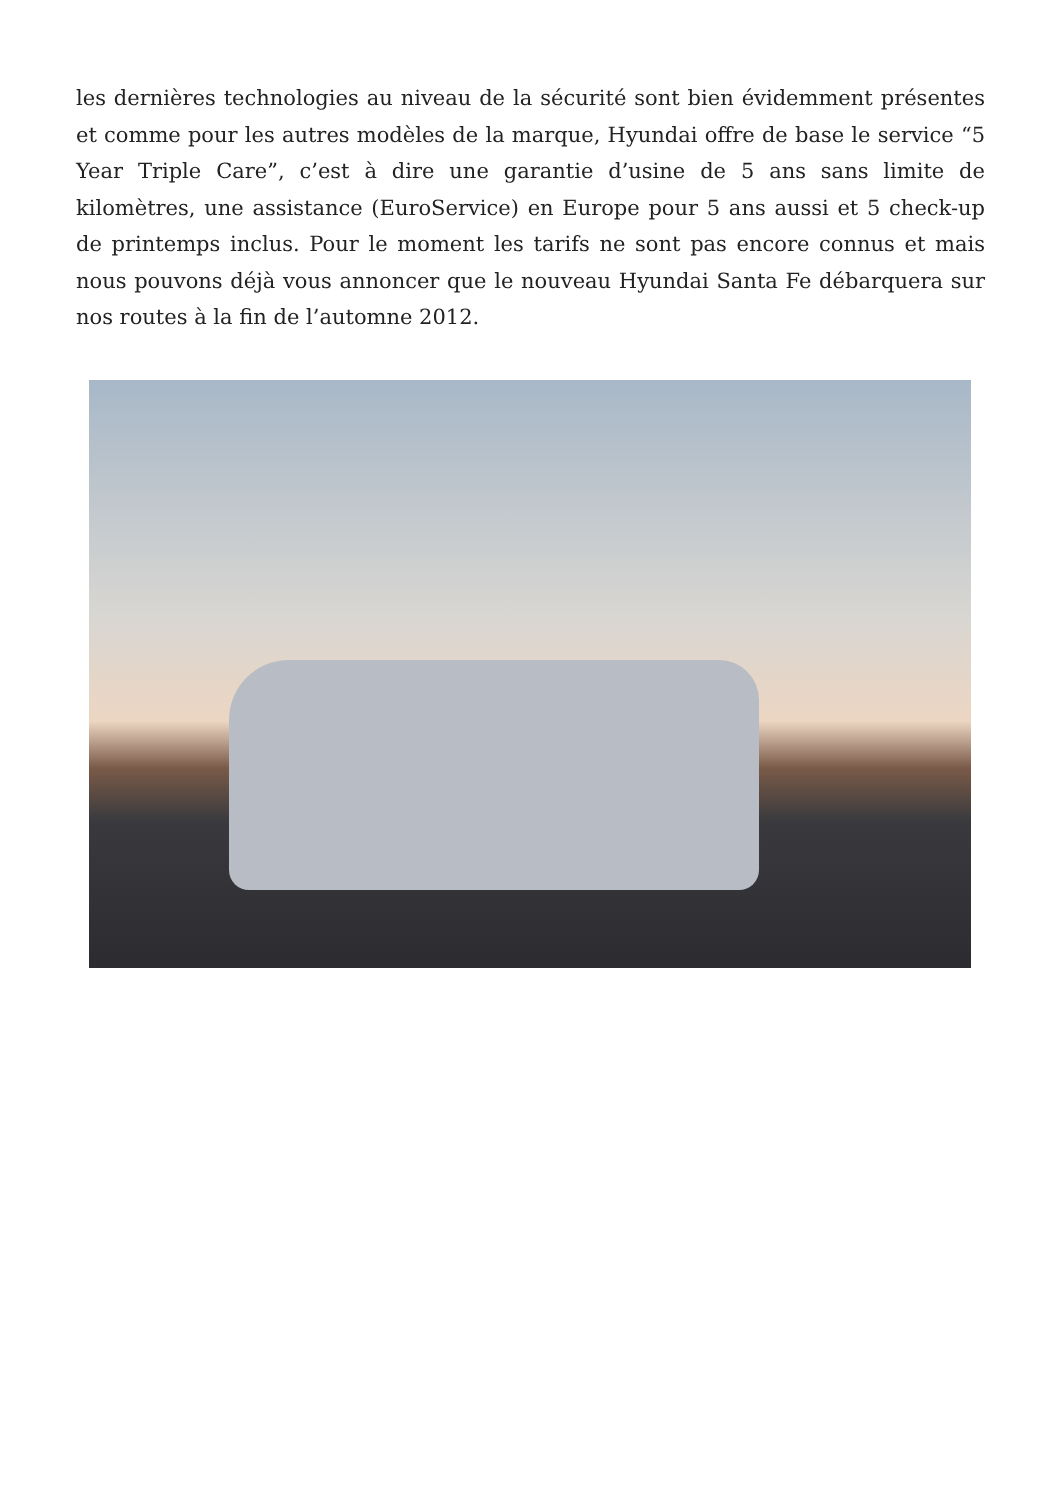les dernières technologies au niveau de la sécurité sont bien évidemment présentes et comme pour les autres modèles de la marque, Hyundai offre de base le service “5 Year Triple Care”, c’est à dire une garantie d’usine de 5 ans sans limite de kilomètres, une assistance (EuroService) en Europe pour 5 ans aussi et 5 check-up de printemps inclus. Pour le moment les tarifs ne sont pas encore connus et mais nous pouvons déjà vous annoncer que le nouveau Hyundai Santa Fe débarquera sur nos routes à la fin de l’automne 2012.